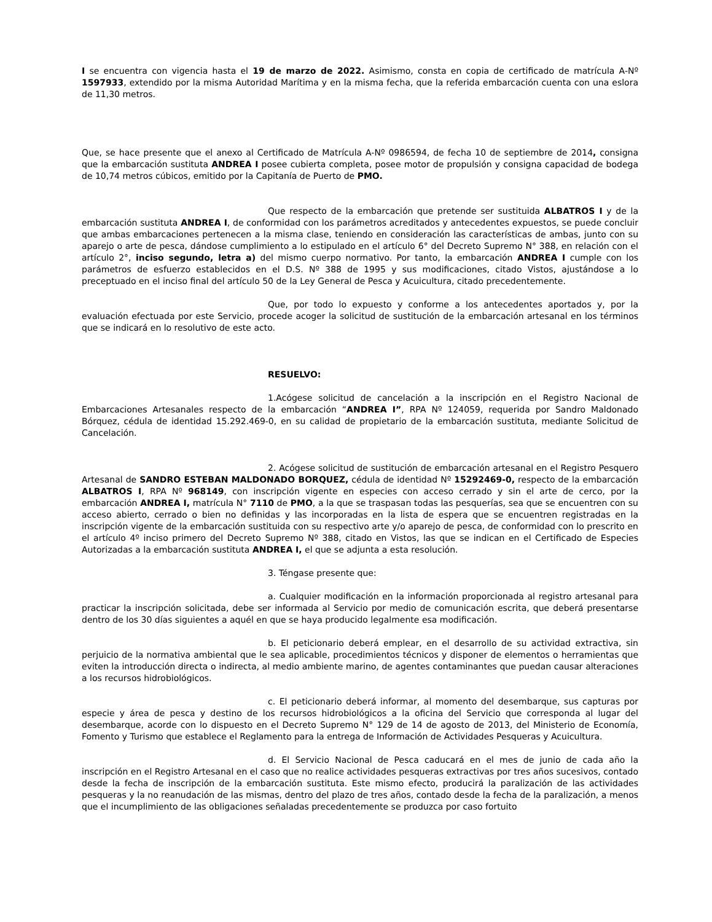I se encuentra con vigencia hasta el 19 de marzo de 2022. Asimismo, consta en copia de certificado de matrícula A-Nº 1597933, extendido por la misma Autoridad Marítima y en la misma fecha, que la referida embarcación cuenta con una eslora de 11,30 metros.
Que, se hace presente que el anexo al Certificado de Matrícula A-Nº 0986594, de fecha 10 de septiembre de 2014, consigna que la embarcación sustituta ANDREA I posee cubierta completa, posee motor de propulsión y consigna capacidad de bodega de 10,74 metros cúbicos, emitido por la Capitanía de Puerto de PMO.
Que respecto de la embarcación que pretende ser sustituida ALBATROS I y de la embarcación sustituta ANDREA I, de conformidad con los parámetros acreditados y antecedentes expuestos, se puede concluir que ambas embarcaciones pertenecen a la misma clase, teniendo en consideración las características de ambas, junto con su aparejo o arte de pesca, dándose cumplimiento a lo estipulado en el artículo 6° del Decreto Supremo N° 388, en relación con el artículo 2°, inciso segundo, letra a) del mismo cuerpo normativo. Por tanto, la embarcación ANDREA I cumple con los parámetros de esfuerzo establecidos en el D.S. Nº 388 de 1995 y sus modificaciones, citado Vistos, ajustándose a lo preceptuado en el inciso final del artículo 50 de la Ley General de Pesca y Acuicultura, citado precedentemente.
Que, por todo lo expuesto y conforme a los antecedentes aportados y, por la evaluación efectuada por este Servicio, procede acoger la solicitud de sustitución de la embarcación artesanal en los términos que se indicará en lo resolutivo de este acto.
RESUELVO:
1.Acógese solicitud de cancelación a la inscripción en el Registro Nacional de Embarcaciones Artesanales respecto de la embarcación “ANDREA I”, RPA Nº 124059, requerida por Sandro Maldonado Bórquez, cédula de identidad 15.292.469-0, en su calidad de propietario de la embarcación sustituta, mediante Solicitud de Cancelación.
2. Acógese solicitud de sustitución de embarcación artesanal en el Registro Pesquero Artesanal de SANDRO ESTEBAN MALDONADO BORQUEZ, cédula de identidad Nº 15292469-0, respecto de la embarcación ALBATROS I, RPA Nº 968149, con inscripción vigente en especies con acceso cerrado y sin el arte de cerco, por la embarcación ANDREA I, matrícula N° 7110 de PMO, a la que se traspasan todas las pesquerías, sea que se encuentren con su acceso abierto, cerrado o bien no definidas y las incorporadas en la lista de espera que se encuentren registradas en la inscripción vigente de la embarcación sustituida con su respectivo arte y/o aparejo de pesca, de conformidad con lo prescrito en el artículo 4º inciso primero del Decreto Supremo Nº 388, citado en Vistos, las que se indican en el Certificado de Especies Autorizadas a la embarcación sustituta ANDREA I, el que se adjunta a esta resolución.
3. Téngase presente que:
a. Cualquier modificación en la información proporcionada al registro artesanal para practicar la inscripción solicitada, debe ser informada al Servicio por medio de comunicación escrita, que deberá presentarse dentro de los 30 días siguientes a aquél en que se haya producido legalmente esa modificación.
b. El peticionario deberá emplear, en el desarrollo de su actividad extractiva, sin perjuicio de la normativa ambiental que le sea aplicable, procedimientos técnicos y disponer de elementos o herramientas que eviten la introducción directa o indirecta, al medio ambiente marino, de agentes contaminantes que puedan causar alteraciones a los recursos hidrobiológicos.
c. El peticionario deberá informar, al momento del desembarque, sus capturas por especie y área de pesca y destino de los recursos hidrobiológicos a la oficina del Servicio que corresponda al lugar del desembarque, acorde con lo dispuesto en el Decreto Supremo N° 129 de 14 de agosto de 2013, del Ministerio de Economía, Fomento y Turismo que establece el Reglamento para la entrega de Información de Actividades Pesqueras y Acuicultura.
d. El Servicio Nacional de Pesca caducará en el mes de junio de cada año la inscripción en el Registro Artesanal en el caso que no realice actividades pesqueras extractivas por tres años sucesivos, contado desde la fecha de inscripción de la embarcación sustituta. Este mismo efecto, producirá la paralización de las actividades pesqueras y la no reanudación de las mismas, dentro del plazo de tres años, contado desde la fecha de la paralización, a menos que el incumplimiento de las obligaciones señaladas precedentemente se produzca por caso fortuito